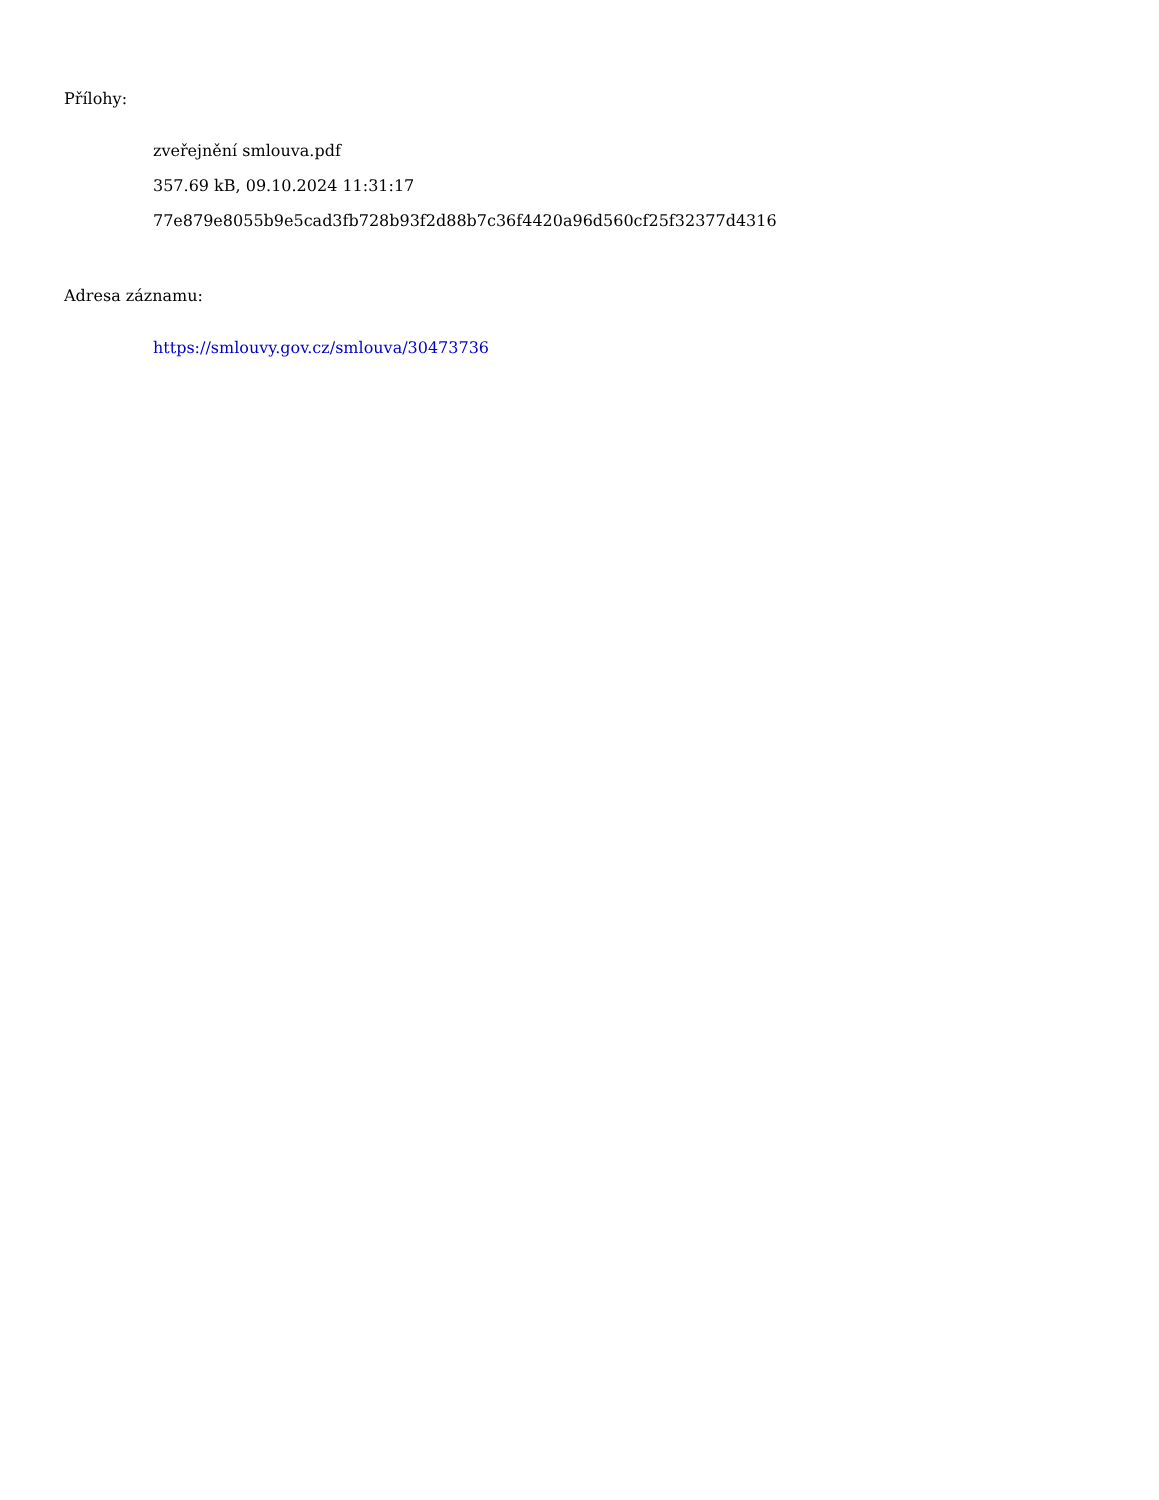Přílohy:
zveřejnění smlouva.pdf
357.69 kB, 09.10.2024 11:31:17
77e879e8055b9e5cad3fb728b93f2d88b7c36f4420a96d560cf25f32377d4316
Adresa záznamu:
https://smlouvy.gov.cz/smlouva/30473736